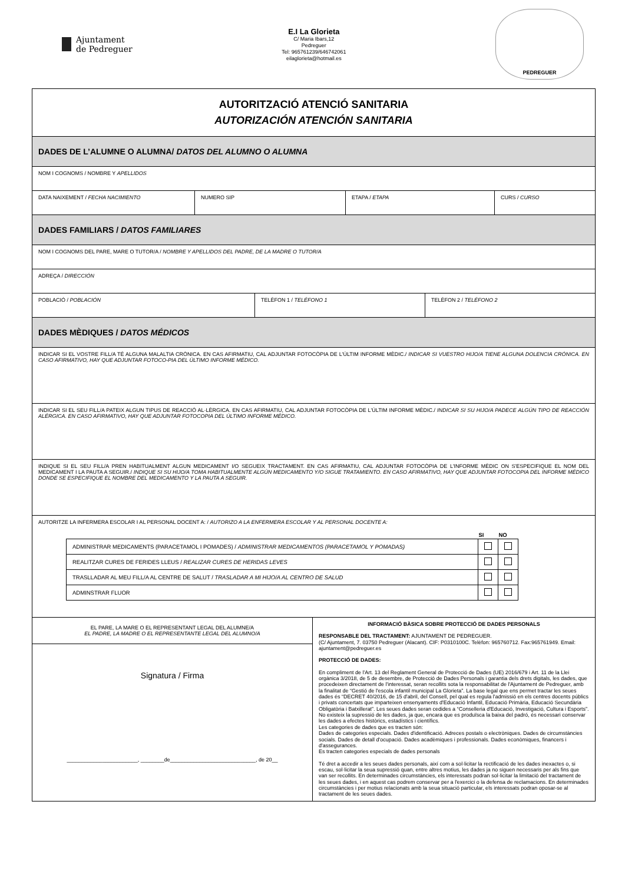Ajuntament
de Pedreguer
E.I La Glorieta
C/ Maria Ibars,12
Pedreguer
Tel: 965761239/646742061
eilaglorieta@hotmail.es
PEDREGUER
AUTORITZACIÓ ATENCIÓ SANITARIA
AUTORIZACIÓN ATENCIÓN SANITARIA
DADES DE L’ALUMNE O ALUMNA/ DATOS DEL ALUMNO O ALUMNA
NOM I COGNOMS / NOMBRE Y APELLIDOS
DATA NAIXEMENT / FECHA NACIMIENTO NUMERO SIP ETAPA / ETAPA CURS / CURSO
DADES FAMILIARS / DATOS FAMILIARES
NOM I COGNOMS DEL PARE, MARE O TUTOR/A / NOMBRE Y APELLIDOS DEL PADRE, DE LA MADRE O TUTOR/A
ADREÇA / DIRECCIÓN
POBLACIÓ / POBLACIÓN TELÈFON 1 / TELÉFONO 1 TELÈFON 2 / TELÉFONO 2
DADES MÈDIQUES / DATOS MÉDICOS
INDICAR SI EL VOSTRE FILL/A TÉ ALGUNA MALALTIA CRÒNICA. EN CAS AFIRMATIU, CAL ADJUNTAR FOTOCÒPIA DE L'ÚLTIM INFORME MÈDIC./ INDICAR SI VUESTRO HIJO/A TIENE ALGUNA DOLENCIA CRÓNICA. EN CASO AFIRMATIVO, HAY QUE ADJUNTAR FOTOCO-PIA DEL ÚLTIMO INFORME MÉDICO.
INDICAR SI EL SEU FILL/A PATEIX ALGUN TIPUS DE REACCIÓ AL·LÈRGICA. EN CAS AFIRMATIU, CAL ADJUNTAR FOTOCÒPIA DE L'ÚLTIM INFORME MÈDIC./ INDICAR SI SU HIJO/A PADECE ALGÚN TIPO DE REACCIÓN ALÉRGICA. EN CASO AFIRMATIVO, HAY QUE ADJUNTAR FOTOCOPIA DEL ÚLTIMO INFORME MÉDICO.
INDIQUE SI EL SEU FILL/A PREN HABITUALMENT ALGUN MEDICAMENT I/O SEGUEIX TRACTAMENT. EN CAS AFIRMATIU, CAL ADJUNTAR FOTOCÒPIA DE L'INFORME MÈDIC ON S'ESPECIFIQUE EL NOM DEL MEDICAMENT I LA PAUTA A SEGUIR./ INDIQUE SI SU HIJO/A TOMA HABITUALMENTE ALGÚN MEDICAMENTO Y/O SIGUE TRATAMIENTO. EN CASO AFIRMATIVO, HAY QUE ADJUNTAR FOTOCOPIA DEL INFORME MÉDICO DONDE SE ESPECIFIQUE EL NOMBRE DEL MEDICAMENTO Y LA PAUTA A SEGUIR.
AUTORITZE LA INFERMERA ESCOLAR I AL PERSONAL DOCENT A: / AUTORIZO A LA ENFERMERA ESCOLAR Y AL PERSONAL DOCENTE A:
| | SI | NO |
| --- | --- | --- |
| ADMINISTRAR MEDICAMENTS (PARACETAMOL I POMADES) / ADMINISTRAR MEDICAMENTOS (PARACETAMOL Y POMADAS) | | |
| REALITZAR CURES DE FERIDES LLEUS / REALIZAR CURES DE HERIDAS LEVES | | |
| TRASLLADAR AL MEU FILL/A AL CENTRE DE SALUT / TRASLADAR A MI HIJO/A AL CENTRO DE SALUD | | |
| ADMINSTRAR FLUOR | | |
EL PARE, LA MARE O EL REPRESENTANT LEGAL DEL ALUMNE/A
EL PADRE, LA MADRE O EL REPRESENTANTE LEGAL DEL ALUMNO/A
Signatura / Firma
________________________, ________de_____________________________, de 20__
INFORMACIÓ BÀSICA SOBRE PROTECCIÓ DE DADES PERSONALS
RESPONSABLE DEL TRACTAMENT: AJUNTAMENT DE PEDREGUER.
(C/ Ajuntament, 7. 03750 Pedreguer (Alacant). CIF: P0310100C. Telèfon: 965760712. Fax:965761949. Email: ajuntament@pedreguer.es
PROTECCIÓ DE DADES:
En compliment de l'Art. 13 del Reglament General de Protecció de Dades (UE) 2016/679 i Art. 11 de la Llei orgànica 3/2018, de 5 de desembre, de Protecció de Dades Personals i garantia dels drets digitals, les dades, que procedeixen directament de l'interessat, seran recollits sota la responsabilitat de l'Ajuntament de Pedreguer, amb la finalitat de “Gestió de l'escola infantil municipal La Glorieta”. La base legal que ens permet tractar les seues dades és “DECRET 40/2016, de 15 d'abril, del Consell, pel qual es regula l'admissió en els centres docents públics i privats concertats que imparteixen ensenyaments d'Educació Infantil, Educació Primària, Educació Secundària Obligatòria i Batxillerat”. Les seues dades seran cedides a “Conselleria d'Educació, Investigació, Cultura i Esports”. No existeix la supressió de les dades, ja que, encara que es produïsca la baixa del padró, és necessari conservar les dades a efectes històrics, estadístics i científics.
Les categories de dades que es tracten són:
Dades de categories especials. Dades d'identificació. Adreces postals o electròniques. Dades de circumstàncies socials. Dades de detall d'ocupació. Dades acadèmiques i professionals. Dades econòmiques, financers i d'assegurances.
Es tracten categories especials de dades personals
Té dret a accedir a les seues dades personals, així com a sol·licitar la rectificació de les dades inexactes o, si escau, sol·licitar la seua supressió quan, entre altres motius, les dades ja no siguen necessaris per als fins que van ser recollits. En determinades circumstàncies, els interessats podran sol·licitar la limitació del tractament de les seues dades, i en aquest cas podrem conservar per a l'exercici o la defensa de reclamacions. En determinades circumstàncies i per motius relacionats amb la seua situació particular, els interessats podran oposar-se al tractament de les seues dades.